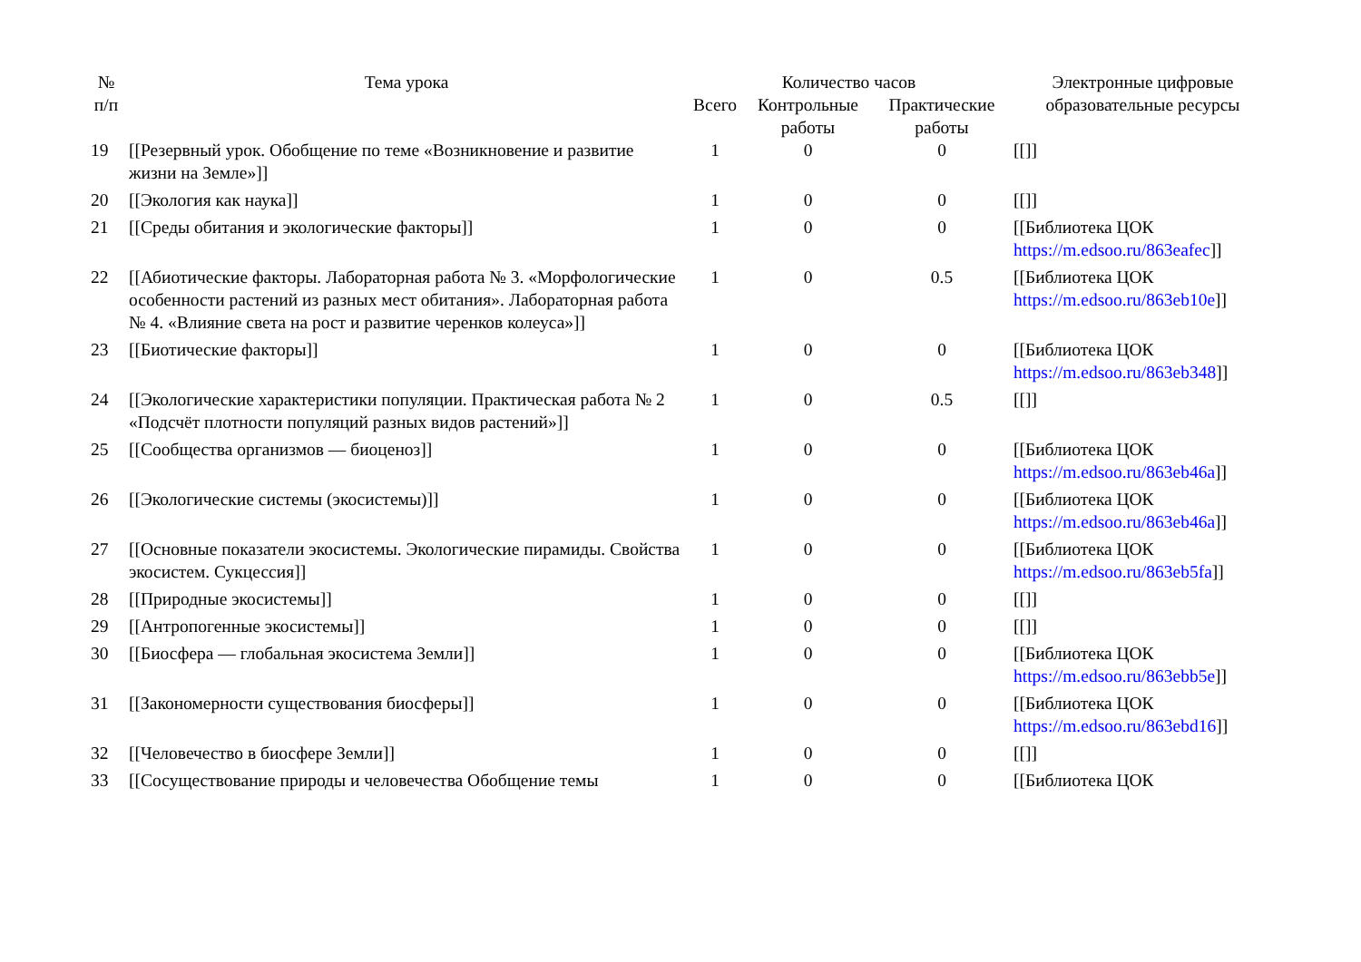| № п/п | Тема урока | Количество часов | | | Электронные цифровые образовательные ресурсы |
| --- | --- | --- | --- | --- | --- |
| | | Всего | Контрольные работы | Практические работы | |
| 19 | [[Резервный урок. Обобщение по теме «Возникновение и развитие жизни на Земле»]] | 1 | 0 | 0 | [[]] |
| 20 | [[Экология как наука]] | 1 | 0 | 0 | [[]] |
| 21 | [[Среды обитания и экологические факторы]] | 1 | 0 | 0 | [[Библиотека ЦОК https://m.edsoo.ru/863eafec ]] |
| 22 | [[Абиотические факторы. Лабораторная работа № 3. «Морфологические особенности растений из разных мест обитания». Лабораторная работа № 4. «Влияние света на рост и развитие черенков колеуса»]] | 1 | 0 | 0.5 | [[Библиотека ЦОК https://m.edsoo.ru/863eb10e ]] |
| 23 | [[Биотические факторы]] | 1 | 0 | 0 | [[Библиотека ЦОК https://m.edsoo.ru/863eb348 ]] |
| 24 | [[Экологические характеристики популяции. Практическая работа № 2 «Подсчёт плотности популяций разных видов растений»]] | 1 | 0 | 0.5 | [[]] |
| 25 | [[Сообщества организмов — биоценоз]] | 1 | 0 | 0 | [[Библиотека ЦОК https://m.edsoo.ru/863eb46a ]] |
| 26 | [[Экологические системы (экосистемы)]] | 1 | 0 | 0 | [[Библиотека ЦОК https://m.edsoo.ru/863eb46a ]] |
| 27 | [[Основные показатели экосистемы. Экологические пирамиды. Свойства экосистем. Сукцессия]] | 1 | 0 | 0 | [[Библиотека ЦОК https://m.edsoo.ru/863eb5fa ]] |
| 28 | [[Природные экосистемы]] | 1 | 0 | 0 | [[]] |
| 29 | [[Антропогенные экосистемы]] | 1 | 0 | 0 | [[]] |
| 30 | [[Биосфера — глобальная экосистема Земли]] | 1 | 0 | 0 | [[Библиотека ЦОК https://m.edsoo.ru/863ebb5e ]] |
| 31 | [[Закономерности существования биосферы]] | 1 | 0 | 0 | [[Библиотека ЦОК https://m.edsoo.ru/863ebd16 ]] |
| 32 | [[Человечество в биосфере Земли]] | 1 | 0 | 0 | [[]] |
| 33 | [[Сосуществование природы и человечества Обобщение темы | 1 | 0 | 0 | [[Библиотека ЦОК |